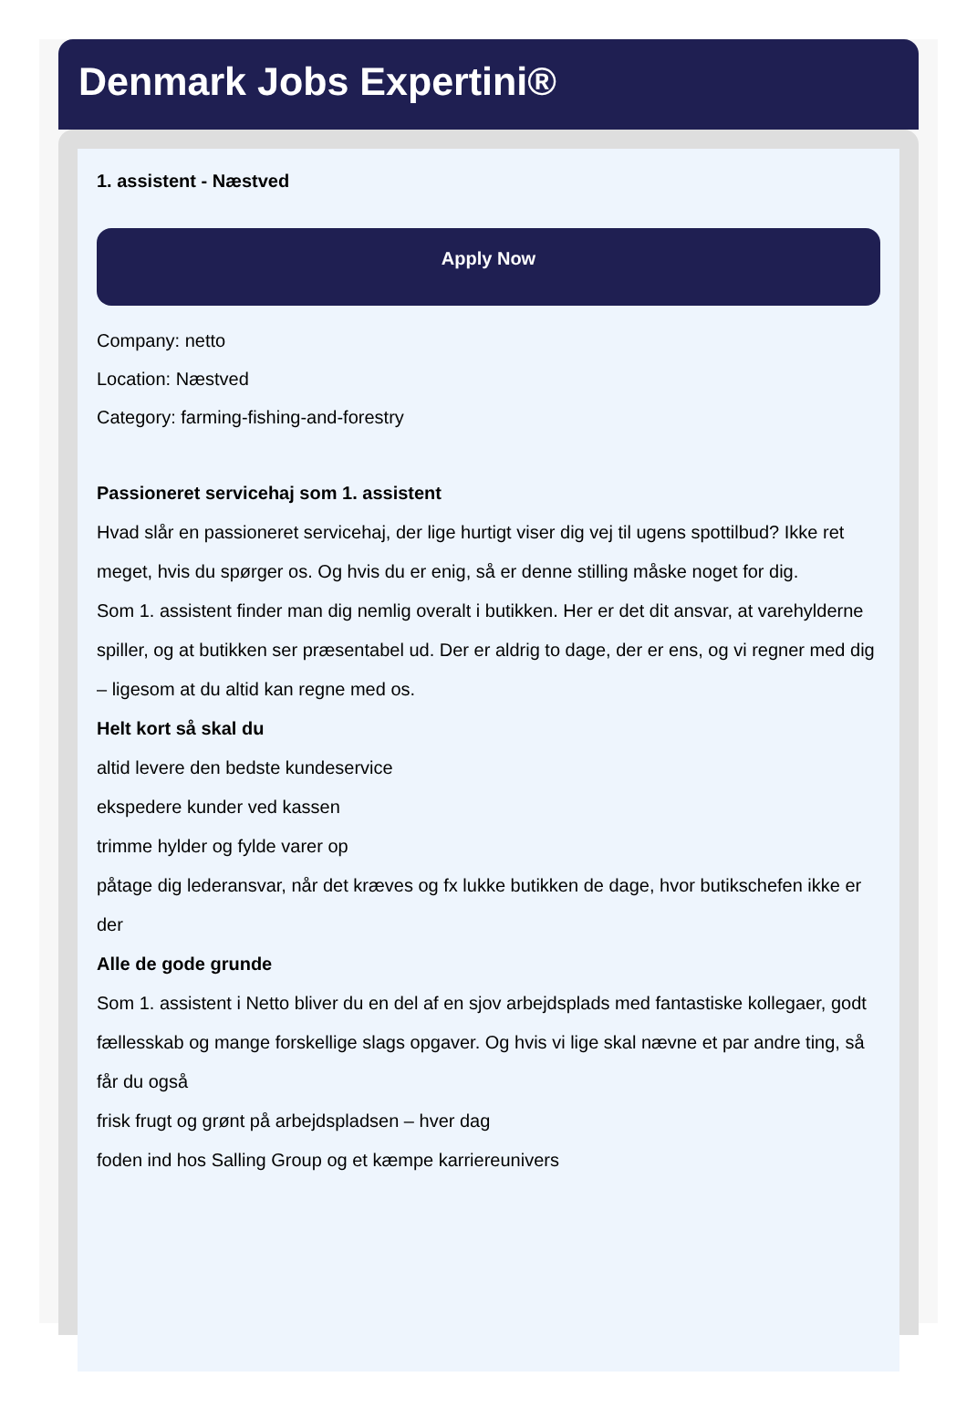Denmark Jobs Expertini®
1. assistent - Næstved
Apply Now
Company: netto
Location: Næstved
Category: farming-fishing-and-forestry
Passioneret servicehaj som 1. assistent
Hvad slår en passioneret servicehaj, der lige hurtigt viser dig vej til ugens spottilbud? Ikke ret meget, hvis du spørger os. Og hvis du er enig, så er denne stilling måske noget for dig.
Som 1. assistent finder man dig nemlig overalt i butikken. Her er det dit ansvar, at varehylderne spiller, og at butikken ser præsentabel ud. Der er aldrig to dage, der er ens, og vi regner med dig – ligesom at du altid kan regne med os.
Helt kort så skal du
altid levere den bedste kundeservice
ekspedere kunder ved kassen
trimme hylder og fylde varer op
påtage dig lederansvar, når det kræves og fx lukke butikken de dage, hvor butikschefen ikke er der
Alle de gode grunde
Som 1. assistent i Netto bliver du en del af en sjov arbejdsplads med fantastiske kollegaer, godt fællesskab og mange forskellige slags opgaver. Og hvis vi lige skal nævne et par andre ting, så får du også
frisk frugt og grønt på arbejdspladsen – hver dag
foden ind hos Salling Group og et kæmpe karriereunivers